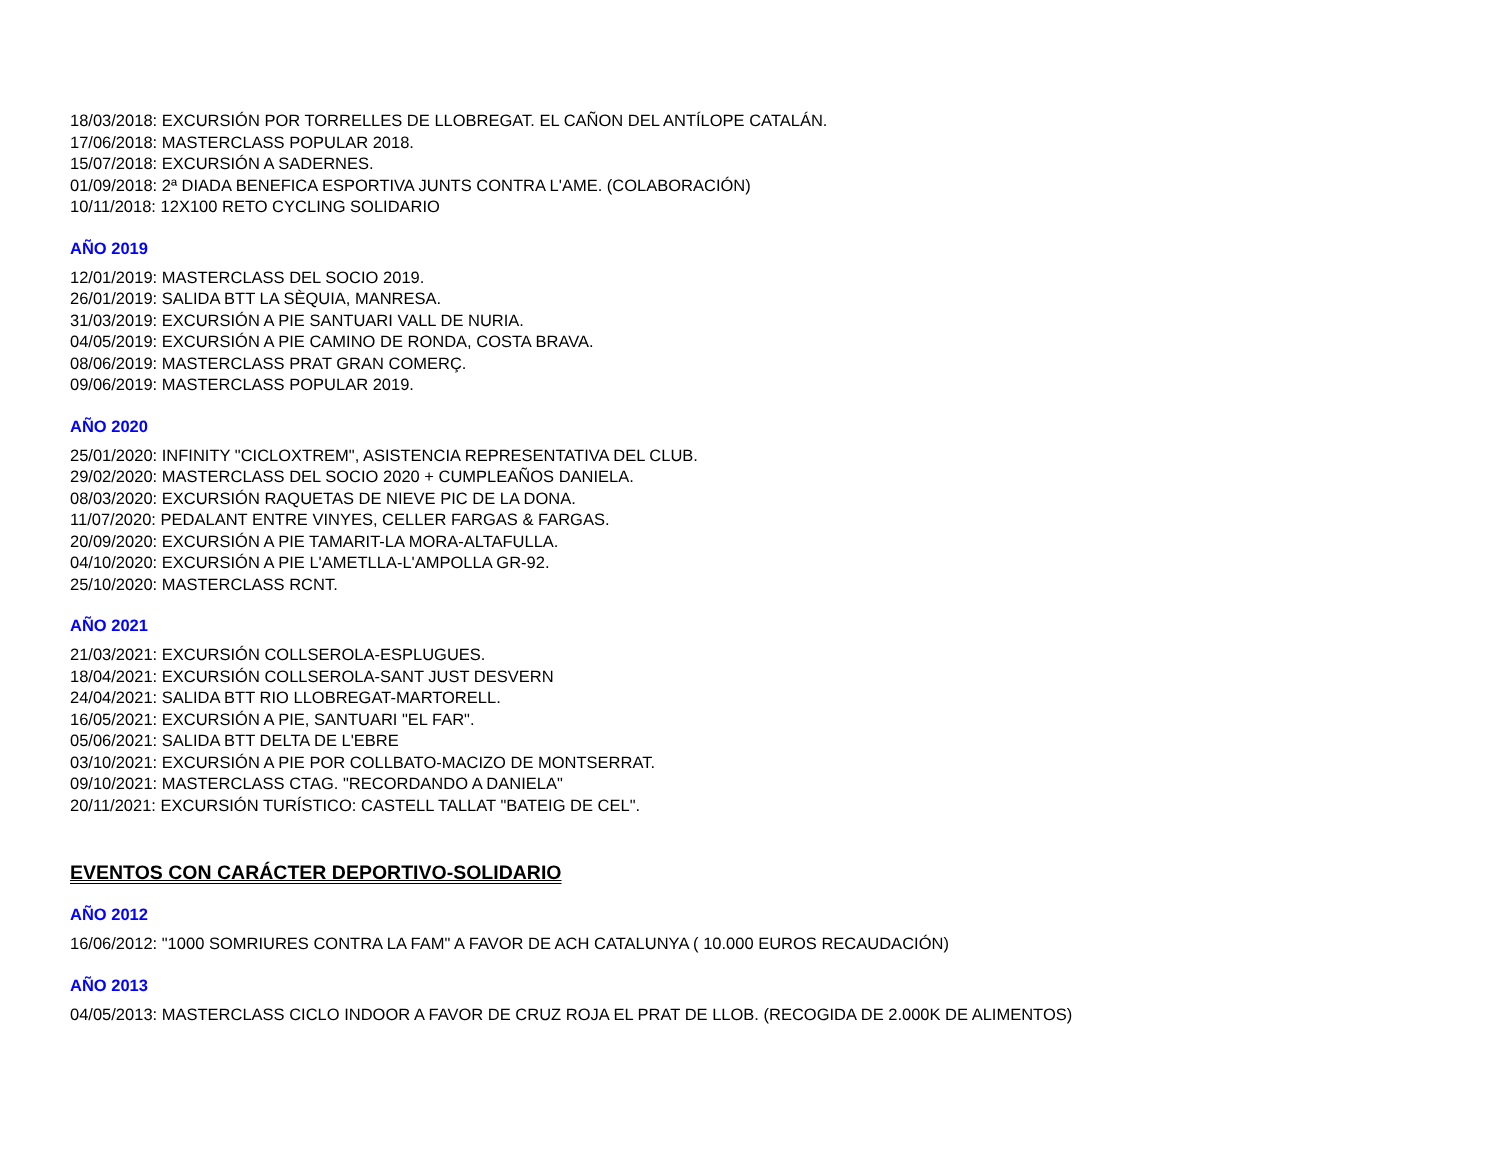18/03/2018: EXCURSIÓN POR TORRELLES DE LLOBREGAT. EL CAÑON DEL ANTÍLOPE CATALÁN.
17/06/2018: MASTERCLASS POPULAR 2018.
15/07/2018: EXCURSIÓN A SADERNES.
01/09/2018: 2ª DIADA BENEFICA ESPORTIVA JUNTS CONTRA L'AME. (COLABORACIÓN)
10/11/2018: 12X100 RETO CYCLING SOLIDARIO
AÑO 2019
12/01/2019: MASTERCLASS DEL SOCIO 2019.
26/01/2019: SALIDA BTT LA SÈQUIA, MANRESA.
31/03/2019: EXCURSIÓN A PIE SANTUARI VALL DE NURIA.
04/05/2019: EXCURSIÓN A PIE CAMINO DE RONDA, COSTA BRAVA.
08/06/2019: MASTERCLASS PRAT GRAN COMERÇ.
09/06/2019: MASTERCLASS POPULAR 2019.
AÑO 2020
25/01/2020: INFINITY "CICLOXTREM", ASISTENCIA REPRESENTATIVA DEL CLUB.
29/02/2020: MASTERCLASS DEL SOCIO 2020 + CUMPLEAÑOS DANIELA.
08/03/2020: EXCURSIÓN RAQUETAS DE NIEVE PIC DE LA DONA.
11/07/2020: PEDALANT ENTRE VINYES, CELLER FARGAS & FARGAS.
20/09/2020: EXCURSIÓN A PIE TAMARIT-LA MORA-ALTAFULLA.
04/10/2020: EXCURSIÓN A PIE L'AMETLLA-L'AMPOLLA GR-92.
25/10/2020: MASTERCLASS RCNT.
AÑO 2021
21/03/2021: EXCURSIÓN COLLSEROLA-ESPLUGUES.
18/04/2021: EXCURSIÓN COLLSEROLA-SANT JUST DESVERN
24/04/2021: SALIDA BTT RIO LLOBREGAT-MARTORELL.
16/05/2021: EXCURSIÓN A PIE, SANTUARI "EL FAR".
05/06/2021: SALIDA BTT DELTA DE L'EBRE
03/10/2021: EXCURSIÓN A PIE POR COLLBATO-MACIZO DE MONTSERRAT.
09/10/2021: MASTERCLASS CTAG. "RECORDANDO A DANIELA"
20/11/2021: EXCURSIÓN TURÍSTICO: CASTELL TALLAT "BATEIG DE CEL".
EVENTOS CON CARÁCTER DEPORTIVO-SOLIDARIO
AÑO 2012
16/06/2012: "1000 SOMRIURES CONTRA LA FAM" A FAVOR DE ACH CATALUNYA ( 10.000 EUROS RECAUDACIÓN)
AÑO 2013
04/05/2013: MASTERCLASS CICLO INDOOR A FAVOR DE CRUZ ROJA EL PRAT DE LLOB. (RECOGIDA DE 2.000K DE ALIMENTOS)